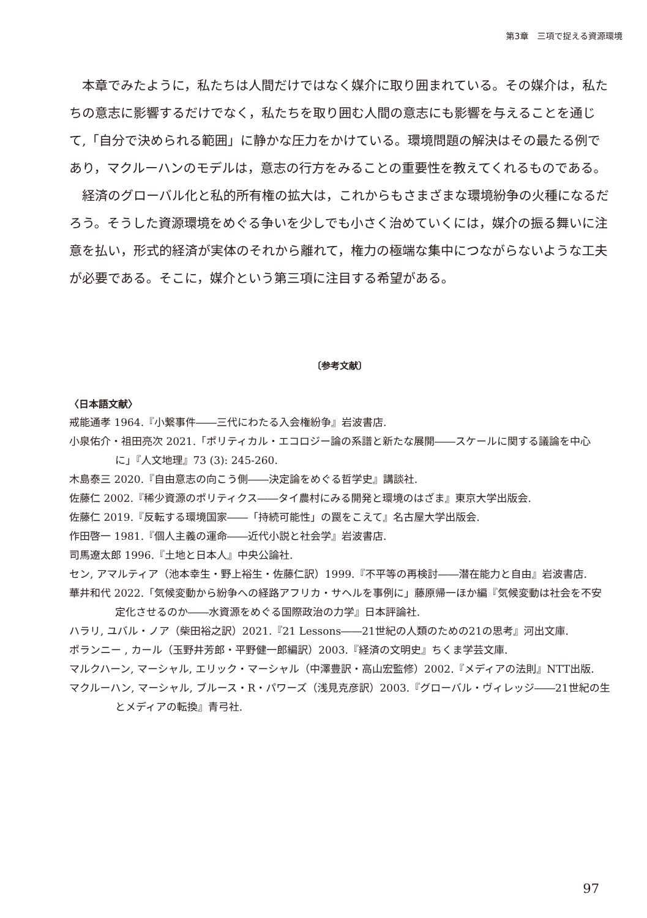第3章　三項で捉える資源環境
本章でみたように，私たちは人間だけではなく媒介に取り囲まれている。その媒介は，私たちの意志に影響するだけでなく，私たちを取り囲む人間の意志にも影響を与えることを通じて,「自分で決められる範囲」に静かな圧力をかけている。環境問題の解決はその最たる例であり，マクルーハンのモデルは，意志の行方をみることの重要性を教えてくれるものである。
経済のグローバル化と私的所有権の拡大は，これからもさまざまな環境紛争の火種になるだろう。そうした資源環境をめぐる争いを少しでも小さく治めていくには，媒介の振る舞いに注意を払い，形式的経済が実体のそれから離れて，権力の極端な集中につながらないような工夫が必要である。そこに，媒介という第三項に注目する希望がある。
〔参考文献〕
〈日本語文献〉
戒能通孝 1964.『小繋事件――三代にわたる入会権紛争』岩波書店.
小泉佑介・祖田亮次 2021.「ポリティカル・エコロジー論の系譜と新たな展開――スケールに関する議論を中心に」『人文地理』73 (3): 245-260.
木島泰三 2020.『自由意志の向こう側――決定論をめぐる哲学史』講談社.
佐藤仁 2002.『稀少資源のポリティクス――タイ農村にみる開発と環境のはざま』東京大学出版会.
佐藤仁 2019.『反転する環境国家――「持続可能性」の罠をこえて』名古屋大学出版会.
作田啓一 1981.『個人主義の運命――近代小説と社会学』岩波書店.
司馬遼太郎 1996.『土地と日本人』中央公論社.
セン, アマルティア（池本幸生・野上裕生・佐藤仁訳）1999.『不平等の再検討――潜在能力と自由』岩波書店.
華井和代 2022.「気候変動から紛争への経路アフリカ・サヘルを事例に」藤原帰一ほか編『気候変動は社会を不安定化させるのか――水資源をめぐる国際政治の力学』日本評論社.
ハラリ, ユバル・ノア（柴田裕之訳）2021.『21 Lessons――21世紀の人類のための21の思考』河出文庫.
ポランニー , カール（玉野井芳郎・平野健一郎編訳）2003.『経済の文明史』ちくま学芸文庫.
マルクハーン, マーシャル, エリック・マーシャル（中澤豊訳・高山宏監修）2002.『メディアの法則』NTT出版.
マクルーハン, マーシャル, ブルース・R・パワーズ（浅見克彦訳）2003.『グローバル・ヴィレッジ――21世紀の生とメディアの転換』青弓社.
97